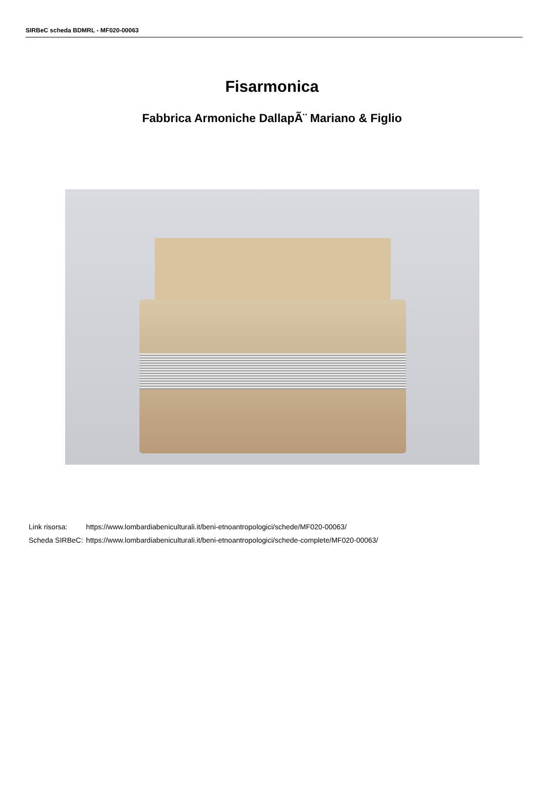SIRBeC scheda BDMRL - MF020-00063
Fisarmonica
Fabbrica Armoniche DallapÃ¨ Mariano & Figlio
| Link risorsa: | https://www.lombardiabeniculturali.it/beni-etnoantropologici/schede/MF020-00063/ |
| Scheda SIRBeC: | https://www.lombardiabeniculturali.it/beni-etnoantropologici/schede-complete/MF020-00063/ |